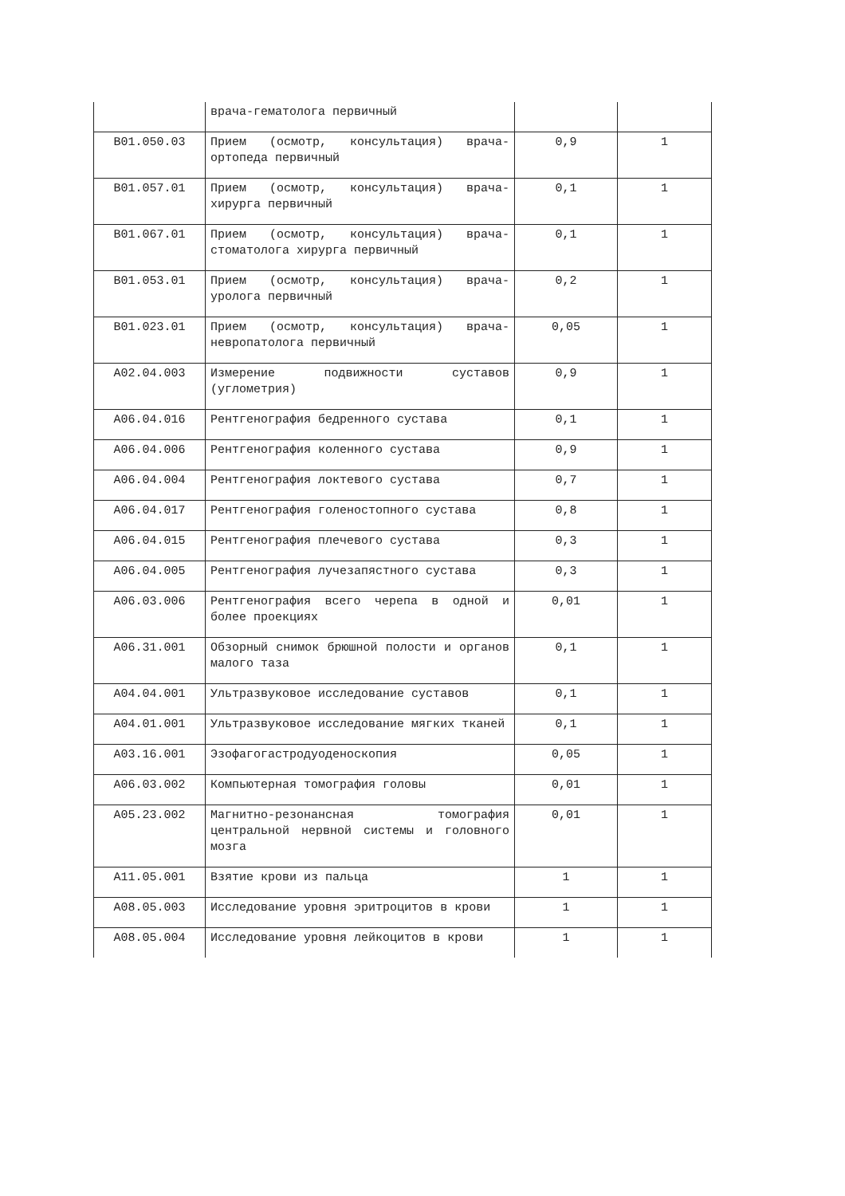| | врача-гематолога первичный | | |
| B01.050.03 | Прием (осмотр, консультация) врача-ортопеда первичный | 0,9 | 1 |
| B01.057.01 | Прием (осмотр, консультация) врача-хирурга первичный | 0,1 | 1 |
| B01.067.01 | Прием (осмотр, консультация) врача-стоматолога хирурга первичный | 0,1 | 1 |
| B01.053.01 | Прием (осмотр, консультация) врача-уролога первичный | 0,2 | 1 |
| B01.023.01 | Прием (осмотр, консультация) врача-невропатолога первичный | 0,05 | 1 |
| A02.04.003 | Измерение подвижности суставов (углометрия) | 0,9 | 1 |
| A06.04.016 | Рентгенография бедренного сустава | 0,1 | 1 |
| A06.04.006 | Рентгенография коленного сустава | 0,9 | 1 |
| A06.04.004 | Рентгенография локтевого сустава | 0,7 | 1 |
| A06.04.017 | Рентгенография голеностопного сустава | 0,8 | 1 |
| A06.04.015 | Рентгенография плечевого сустава | 0,3 | 1 |
| A06.04.005 | Рентгенография лучезапястного сустава | 0,3 | 1 |
| A06.03.006 | Рентгенография всего черепа в одной и более проекциях | 0,01 | 1 |
| A06.31.001 | Обзорный снимок брюшной полости и органов малого таза | 0,1 | 1 |
| A04.04.001 | Ультразвуковое исследование суставов | 0,1 | 1 |
| A04.01.001 | Ультразвуковое исследование мягких тканей | 0,1 | 1 |
| A03.16.001 | Эзофагогастродуоденоскопия | 0,05 | 1 |
| A06.03.002 | Компьютерная томография головы | 0,01 | 1 |
| A05.23.002 | Магнитно-резонансная томография центральной нервной системы и головного мозга | 0,01 | 1 |
| A11.05.001 | Взятие крови из пальца | 1 | 1 |
| A08.05.003 | Исследование уровня эритроцитов в крови | 1 | 1 |
| A08.05.004 | Исследование уровня лейкоцитов в крови | 1 | 1 |